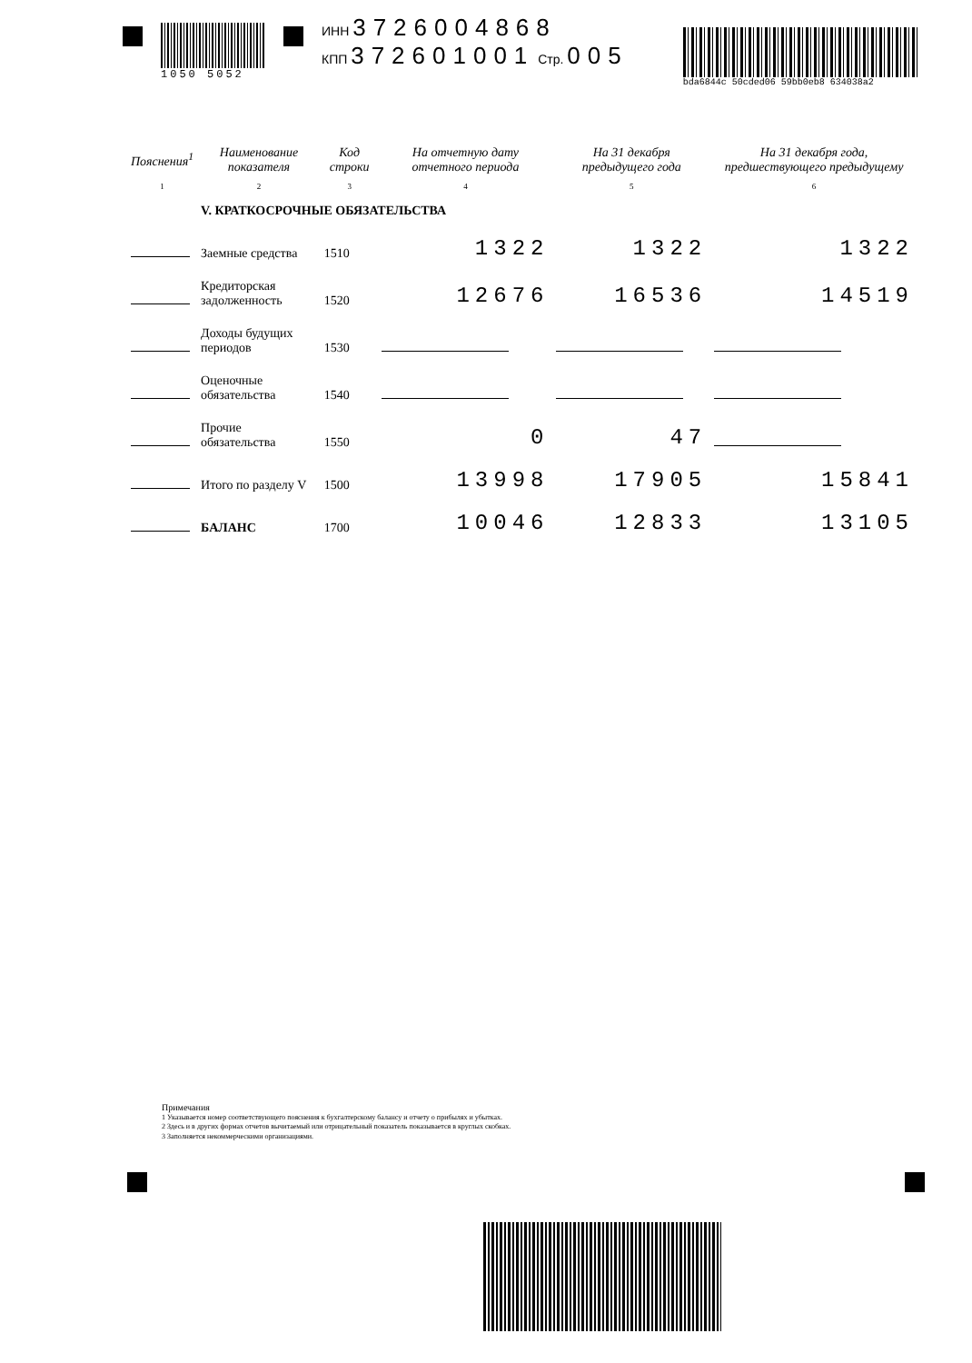1050 5052
ИНН 3726004868
КПП 372601001 Стр. 005
bda6844c 50cded06 59bb0eb8 634038a2
| Пояснения<sup>1</sup> | Наименование показателя | Код строки | На отчетную дату отчетного периода | На 31 декабря предыдущего года | На 31 декабря года, предшествующего предыдущему |
| --- | --- | --- | --- | --- | --- |
| 1 | 2 | 3 | 4 | 5 | 6 |
| | V. КРАТКОСРОЧНЫЕ ОБЯЗАТЕЛЬСТВА | | | | |
| | Заемные средства | 1510 | 1322 | 1322 | 1322 |
| | Кредиторская задолженность | 1520 | 12676 | 16536 | 14519 |
| | Доходы будущих периодов | 1530 | | | |
| | Оценочные обязательства | 1540 | | | |
| | Прочие обязательства | 1550 | 0 | 47 | |
| | Итого по разделу V | 1500 | 13998 | 17905 | 15841 |
| | БАЛАНС | 1700 | 10046 | 12833 | 13105 |
Примечания
1 Указывается номер соответствующего пояснения к бухгалтерскому балансу и отчету о прибылях и убытках.
2 Здесь и в других формах отчетов вычитаемый или отрицательный показатель показывается в круглых скобках.
3 Заполняется некоммерческими организациями.